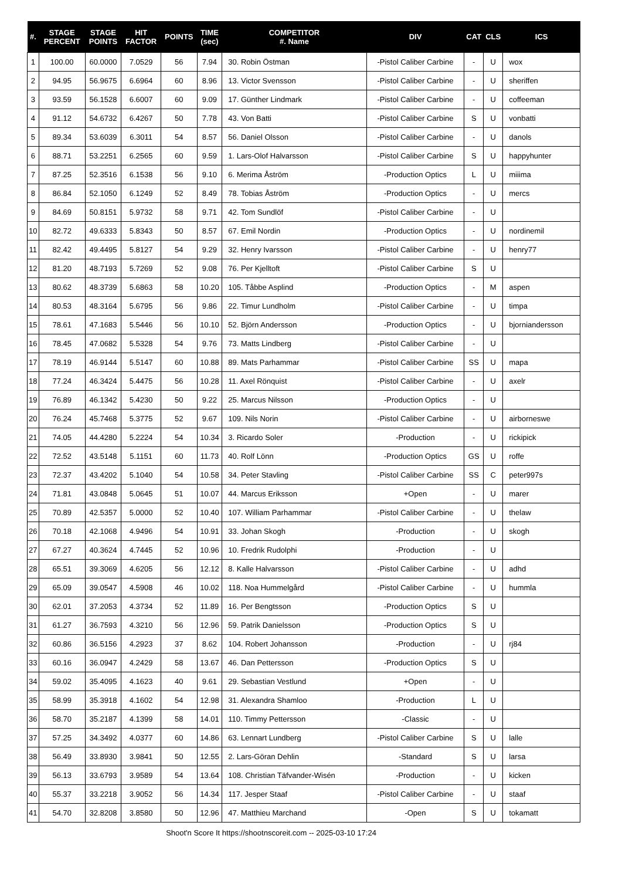| #. | STAGE PERCENT | STAGE POINTS | HIT FACTOR | POINTS | TIME (sec) | COMPETITOR #. Name | DIV | CAT | CLS | ICS |
| --- | --- | --- | --- | --- | --- | --- | --- | --- | --- | --- |
| 1 | 100.00 | 60.0000 | 7.0529 | 56 | 7.94 | 30. Robin Östman | -Pistol Caliber Carbine | - | U | wox |
| 2 | 94.95 | 56.9675 | 6.6964 | 60 | 8.96 | 13. Victor Svensson | -Pistol Caliber Carbine | - | U | sheriffen |
| 3 | 93.59 | 56.1528 | 6.6007 | 60 | 9.09 | 17. Günther Lindmark | -Pistol Caliber Carbine | - | U | coffeeman |
| 4 | 91.12 | 54.6732 | 6.4267 | 50 | 7.78 | 43. Von Batti | -Pistol Caliber Carbine | S | U | vonbatti |
| 5 | 89.34 | 53.6039 | 6.3011 | 54 | 8.57 | 56. Daniel Olsson | -Pistol Caliber Carbine | - | U | danols |
| 6 | 88.71 | 53.2251 | 6.2565 | 60 | 9.59 | 1. Lars-Olof Halvarsson | -Pistol Caliber Carbine | S | U | happyhunter |
| 7 | 87.25 | 52.3516 | 6.1538 | 56 | 9.10 | 6. Merima Åström | -Production Optics | L | U | miiima |
| 8 | 86.84 | 52.1050 | 6.1249 | 52 | 8.49 | 78. Tobias Åström | -Production Optics | - | U | mercs |
| 9 | 84.69 | 50.8151 | 5.9732 | 58 | 9.71 | 42. Tom Sundlöf | -Pistol Caliber Carbine | - | U | |
| 10 | 82.72 | 49.6333 | 5.8343 | 50 | 8.57 | 67. Emil Nordin | -Production Optics | - | U | nordinemil |
| 11 | 82.42 | 49.4495 | 5.8127 | 54 | 9.29 | 32. Henry Ivarsson | -Pistol Caliber Carbine | - | U | henry77 |
| 12 | 81.20 | 48.7193 | 5.7269 | 52 | 9.08 | 76. Per Kjelltoft | -Pistol Caliber Carbine | S | U | |
| 13 | 80.62 | 48.3739 | 5.6863 | 58 | 10.20 | 105. Tåbbe Asplind | -Production Optics | - | M | aspen |
| 14 | 80.53 | 48.3164 | 5.6795 | 56 | 9.86 | 22. Timur Lundholm | -Pistol Caliber Carbine | - | U | timpa |
| 15 | 78.61 | 47.1683 | 5.5446 | 56 | 10.10 | 52. Björn Andersson | -Production Optics | - | U | bjorniandersson |
| 16 | 78.45 | 47.0682 | 5.5328 | 54 | 9.76 | 73. Matts Lindberg | -Pistol Caliber Carbine | - | U | |
| 17 | 78.19 | 46.9144 | 5.5147 | 60 | 10.88 | 89. Mats Parhammar | -Pistol Caliber Carbine | SS | U | mapa |
| 18 | 77.24 | 46.3424 | 5.4475 | 56 | 10.28 | 11. Axel Rönquist | -Pistol Caliber Carbine | - | U | axelr |
| 19 | 76.89 | 46.1342 | 5.4230 | 50 | 9.22 | 25. Marcus Nilsson | -Production Optics | - | U | |
| 20 | 76.24 | 45.7468 | 5.3775 | 52 | 9.67 | 109. Nils Norin | -Pistol Caliber Carbine | - | U | airborneswe |
| 21 | 74.05 | 44.4280 | 5.2224 | 54 | 10.34 | 3. Ricardo Soler | -Production | - | U | rickipick |
| 22 | 72.52 | 43.5148 | 5.1151 | 60 | 11.73 | 40. Rolf Lönn | -Production Optics | GS | U | roffe |
| 23 | 72.37 | 43.4202 | 5.1040 | 54 | 10.58 | 34. Peter Stavling | -Pistol Caliber Carbine | SS | C | peter997s |
| 24 | 71.81 | 43.0848 | 5.0645 | 51 | 10.07 | 44. Marcus Eriksson | +Open | - | U | marer |
| 25 | 70.89 | 42.5357 | 5.0000 | 52 | 10.40 | 107. William Parhammar | -Pistol Caliber Carbine | - | U | thelaw |
| 26 | 70.18 | 42.1068 | 4.9496 | 54 | 10.91 | 33. Johan Skogh | -Production | - | U | skogh |
| 27 | 67.27 | 40.3624 | 4.7445 | 52 | 10.96 | 10. Fredrik Rudolphi | -Production | - | U | |
| 28 | 65.51 | 39.3069 | 4.6205 | 56 | 12.12 | 8. Kalle Halvarsson | -Pistol Caliber Carbine | - | U | adhd |
| 29 | 65.09 | 39.0547 | 4.5908 | 46 | 10.02 | 118. Noa Hummelgård | -Pistol Caliber Carbine | - | U | hummla |
| 30 | 62.01 | 37.2053 | 4.3734 | 52 | 11.89 | 16. Per Bengtsson | -Production Optics | S | U | |
| 31 | 61.27 | 36.7593 | 4.3210 | 56 | 12.96 | 59. Patrik Danielsson | -Production Optics | S | U | |
| 32 | 60.86 | 36.5156 | 4.2923 | 37 | 8.62 | 104. Robert Johansson | -Production | - | U | rj84 |
| 33 | 60.16 | 36.0947 | 4.2429 | 58 | 13.67 | 46. Dan Pettersson | -Production Optics | S | U | |
| 34 | 59.02 | 35.4095 | 4.1623 | 40 | 9.61 | 29. Sebastian Vestlund | +Open | - | U | |
| 35 | 58.99 | 35.3918 | 4.1602 | 54 | 12.98 | 31. Alexandra Shamloo | -Production | L | U | |
| 36 | 58.70 | 35.2187 | 4.1399 | 58 | 14.01 | 110. Timmy Pettersson | -Classic | - | U | |
| 37 | 57.25 | 34.3492 | 4.0377 | 60 | 14.86 | 63. Lennart Lundberg | -Pistol Caliber Carbine | S | U | lalle |
| 38 | 56.49 | 33.8930 | 3.9841 | 50 | 12.55 | 2. Lars-Göran Dehlin | -Standard | S | U | larsa |
| 39 | 56.13 | 33.6793 | 3.9589 | 54 | 13.64 | 108. Christian Täfvander-Wisén | -Production | - | U | kicken |
| 40 | 55.37 | 33.2218 | 3.9052 | 56 | 14.34 | 117. Jesper Staaf | -Pistol Caliber Carbine | - | U | staaf |
| 41 | 54.70 | 32.8208 | 3.8580 | 50 | 12.96 | 47. Matthieu Marchand | -Open | S | U | tokamatt |
Shoot'n Score It https://shootnscoreit.com -- 2025-03-10 17:24